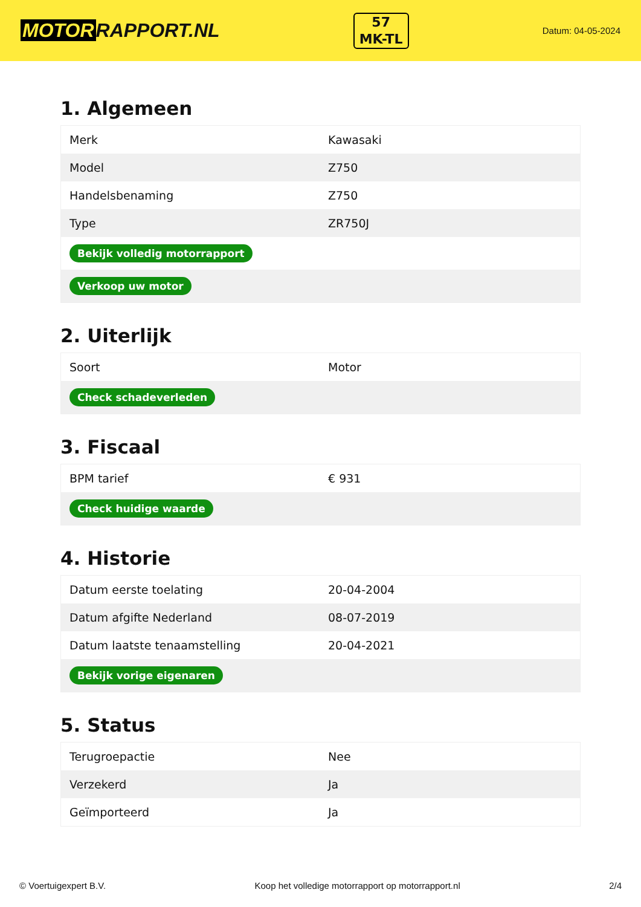MOTOR RAPPORT.NL
57
MK-TL
Datum: 04-05-2024
1. Algemeen
| Merk | Kawasaki |
| Model | Z750 |
| Handelsbenaming | Z750 |
| Type | ZR750J |
| Bekijk volledig motorrapport | |
| Verkoop uw motor | |
2. Uiterlijk
| Soort | Motor |
| Check schadeverleden | |
3. Fiscaal
| BPM tarief | € 931 |
| Check huidige waarde | |
4. Historie
| Datum eerste toelating | 20-04-2004 |
| Datum afgifte Nederland | 08-07-2019 |
| Datum laatste tenaamstelling | 20-04-2021 |
| Bekijk vorige eigenaren | |
5. Status
| Terugroepactie | Nee |
| Verzekerd | Ja |
| Geïmporteerd | Ja |
© Voertuigexpert B.V. Koop het volledige motorrapport op motorrapport.nl 2/4